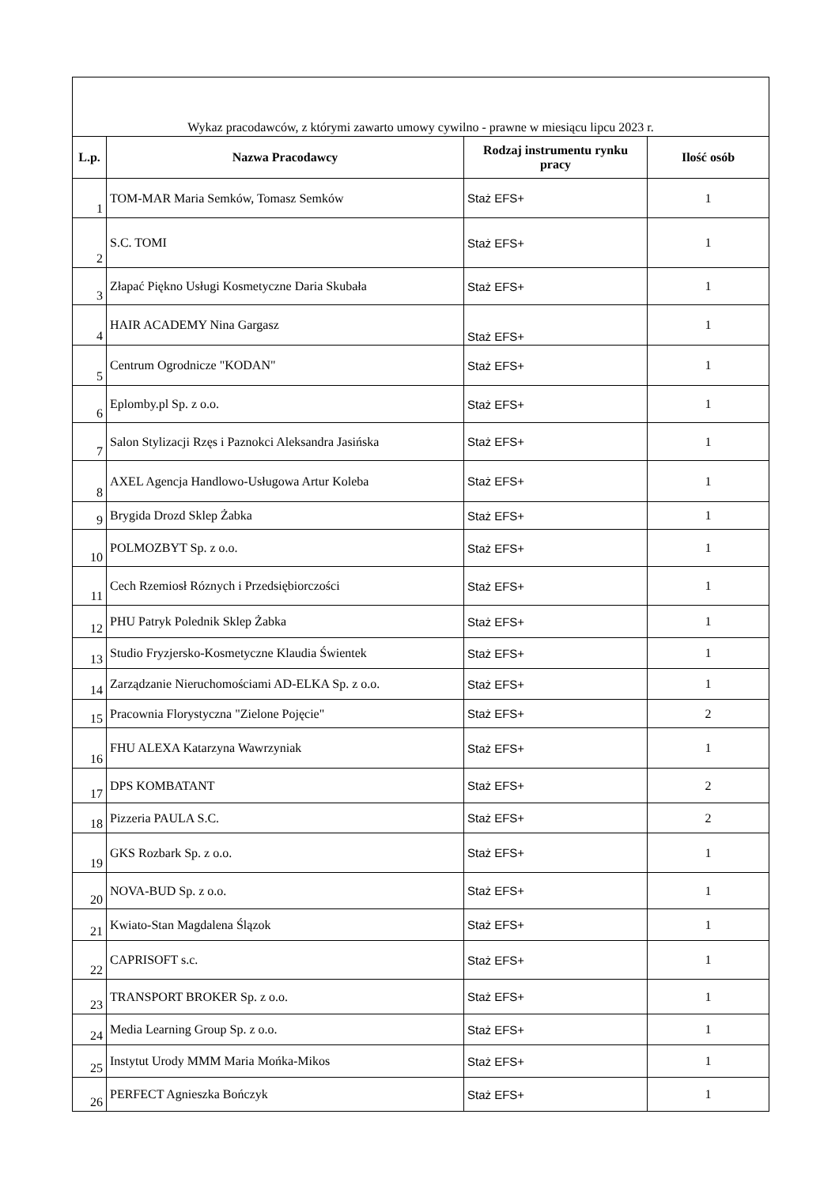| Wykaz pracodawców, z którymi zawarto umowy cywilno - prawne w miesiącu lipcu 2023 r. | | | |
| --- | --- | --- | --- |
| L.p. | Nazwa Pracodawcy | Rodzaj instrumentu rynku pracy | Ilość osób |
| 1 | TOM-MAR Maria Semków, Tomasz Semków | Staż EFS+ | 1 |
| 2 | S.C. TOMI | Staż EFS+ | 1 |
| 3 | Złapać Piękno Usługi Kosmetyczne Daria Skubała | Staż EFS+ | 1 |
| 4 | HAIR ACADEMY Nina Gargasz | Staż EFS+ | 1 |
| 5 | Centrum Ogrodnicze "KODAN" | Staż EFS+ | 1 |
| 6 | Eplomby.pl Sp. z o.o. | Staż EFS+ | 1 |
| 7 | Salon Stylizacji Rzęs i Paznokci Aleksandra Jasińska | Staż EFS+ | 1 |
| 8 | AXEL Agencja Handlowo-Usługowa Artur Koleba | Staż EFS+ | 1 |
| 9 | Brygida Drozd Sklep Żabka | Staż EFS+ | 1 |
| 10 | POLMOZBYT Sp. z o.o. | Staż EFS+ | 1 |
| 11 | Cech Rzemiosł Róznych i Przedsiębiorczości | Staż EFS+ | 1 |
| 12 | PHU Patryk Polednik Sklep Żabka | Staż EFS+ | 1 |
| 13 | Studio Fryzjersko-Kosmetyczne Klaudia Świentek | Staż EFS+ | 1 |
| 14 | Zarządzanie Nieruchomościami AD-ELKA Sp. z o.o. | Staż EFS+ | 1 |
| 15 | Pracownia Florystyczna "Zielone Pojęcie" | Staż EFS+ | 2 |
| 16 | FHU ALEXA Katarzyna Wawrzyniak | Staż EFS+ | 1 |
| 17 | DPS KOMBATANT | Staż EFS+ | 2 |
| 18 | Pizzeria PAULA S.C. | Staż EFS+ | 2 |
| 19 | GKS Rozbark Sp. z o.o. | Staż EFS+ | 1 |
| 20 | NOVA-BUD Sp. z o.o. | Staż EFS+ | 1 |
| 21 | Kwiato-Stan Magdalena Ślązok | Staż EFS+ | 1 |
| 22 | CAPRISOFT s.c. | Staż EFS+ | 1 |
| 23 | TRANSPORT BROKER Sp. z o.o. | Staż EFS+ | 1 |
| 24 | Media Learning Group Sp. z o.o. | Staż EFS+ | 1 |
| 25 | Instytut Urody MMM Maria Mońka-Mikos | Staż EFS+ | 1 |
| 26 | PERFECT Agnieszka Bończyk | Staż EFS+ | 1 |